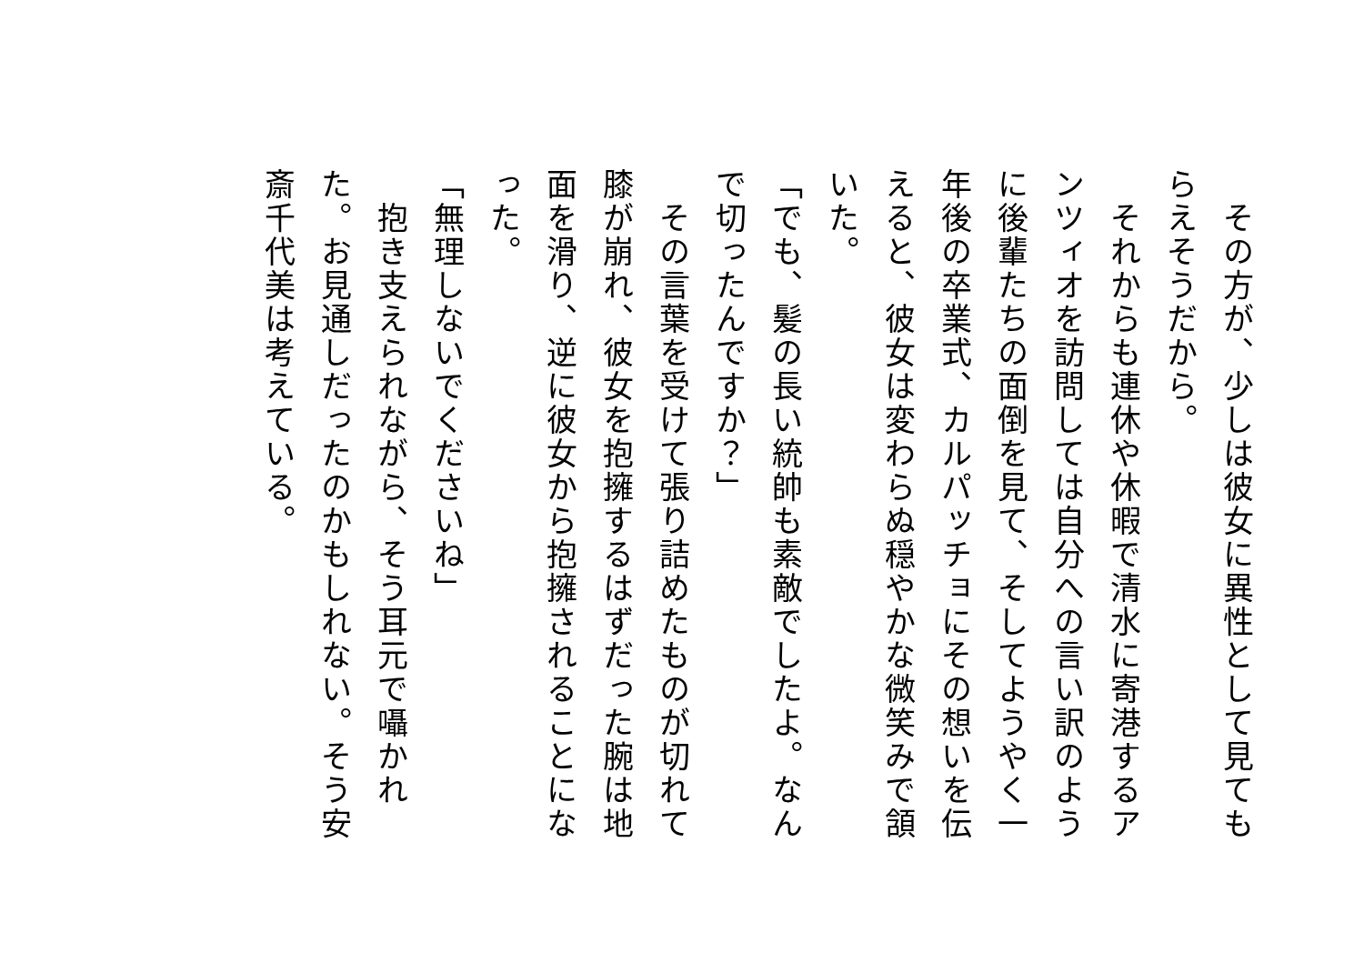その方が、少しは彼女に異性として見てもらえそうだから。
　それからも連休や休暇で清水に寄港するアンツィオを訪問しては自分への言い訳のように後輩たちの面倒を見て、そしてようやく一年後の卒業式、カルパッチョにその想いを伝えると、彼女は変わらぬ穏やかな微笑みで頷いた。
「でも、髪の長い統帥も素敵でしたよ。なんで切ったんですか？」
　その言葉を受けて張り詰めたものが切れて膝が崩れ、彼女を抱擁するはずだった腕は地面を滑り、逆に彼女から抱擁されることになった。
「無理しないでくださいね」
　抱き支えられながら、そう耳元で囁かれた。お見通しだったのかもしれない。そう安斎千代美は考えている。